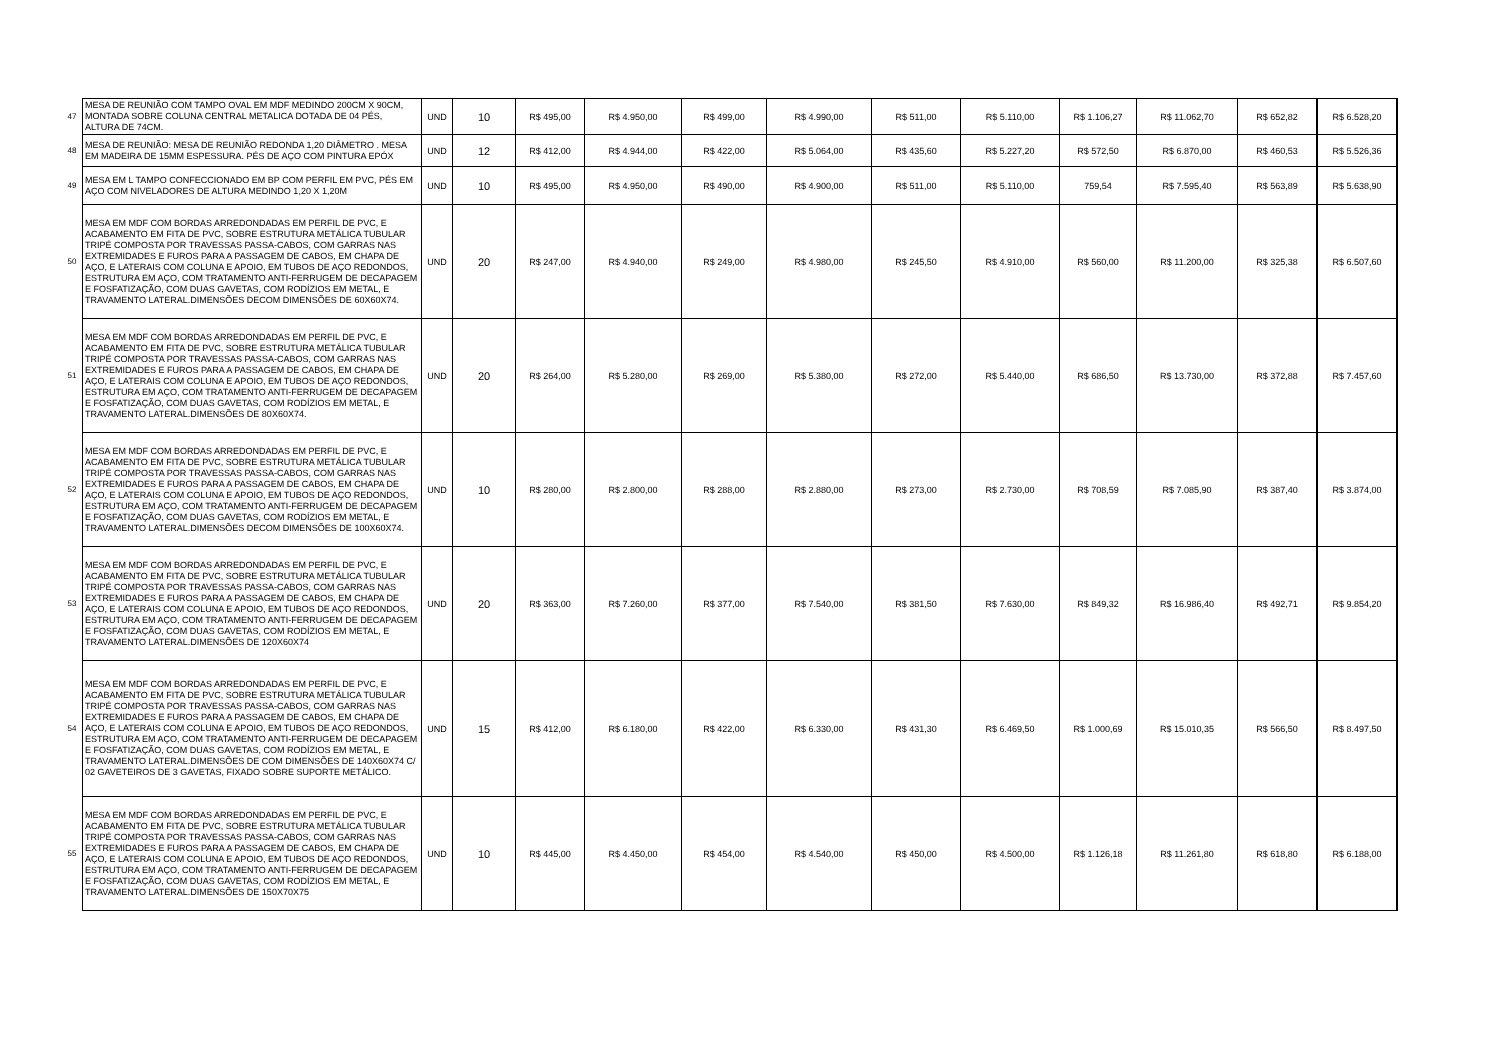| 47 | MESA DE REUNIÃO COM TAMPO OVAL EM MDF MEDINDO 200CM X 90CM, MONTADA SOBRE COLUNA CENTRAL METALICA DOTADA DE 04 PÉS, ALTURA DE 74CM. | UND | 10 | R$ 495,00 | R$ 4.950,00 | R$ 499,00 | R$ 4.990,00 | R$ 511,00 | R$ 5.110,00 | R$ 1.106,27 | R$ 11.062,70 | R$ 652,82 | R$ 6.528,20 |
| 48 | MESA DE REUNIÃO: MESA DE REUNIÃO REDONDA 1,20 DIÂMETRO . MESA EM MADEIRA DE 15MM ESPESSURA. PÉS DE AÇO COM PINTURA EPÓX | UND | 12 | R$ 412,00 | R$ 4.944,00 | R$ 422,00 | R$ 5.064,00 | R$ 435,60 | R$ 5.227,20 | R$ 572,50 | R$ 6.870,00 | R$ 460,53 | R$ 5.526,36 |
| 49 | MESA EM L TAMPO CONFECCIONADO EM BP COM PERFIL EM PVC, PÉS EM AÇO COM NIVELADORES DE ALTURA MEDINDO 1,20 X 1,20M | UND | 10 | R$ 495,00 | R$ 4.950,00 | R$ 490,00 | R$ 4.900,00 | R$ 511,00 | R$ 5.110,00 | 759,54 | R$ 7.595,40 | R$ 563,89 | R$ 5.638,90 |
| 50 | MESA EM MDF COM BORDAS ARREDONDADAS EM PERFIL DE PVC, E ACABAMENTO EM FITA DE PVC, SOBRE ESTRUTURA METÁLICA TUBULAR TRIPÉ COMPOSTA POR TRAVESSAS PASSA-CABOS, COM GARRAS NAS EXTREMIDADES E FUROS PARA A PASSAGEM DE CABOS, EM CHAPA DE AÇO, E LATERAIS COM COLUNA E APOIO, EM TUBOS DE AÇO REDONDOS, ESTRUTURA EM AÇO, COM TRATAMENTO ANTI-FERRUGEM DE DECAPAGEM E FOSFATIZAÇÃO, COM DUAS GAVETAS, COM RODÍZIOS EM METAL, E TRAVAMENTO LATERAL.DIMENSÕES DECOM DIMENSÕES DE 60X60X74. | UND | 20 | R$ 247,00 | R$ 4.940,00 | R$ 249,00 | R$ 4.980,00 | R$ 245,50 | R$ 4.910,00 | R$ 560,00 | R$ 11.200,00 | R$ 325,38 | R$ 6.507,60 |
| 51 | MESA EM MDF COM BORDAS ARREDONDADAS EM PERFIL DE PVC, E ACABAMENTO EM FITA DE PVC, SOBRE ESTRUTURA METÁLICA TUBULAR TRIPÉ COMPOSTA POR TRAVESSAS PASSA-CABOS, COM GARRAS NAS EXTREMIDADES E FUROS PARA A PASSAGEM DE CABOS, EM CHAPA DE AÇO, E LATERAIS COM COLUNA E APOIO, EM TUBOS DE AÇO REDONDOS, ESTRUTURA EM AÇO, COM TRATAMENTO ANTI-FERRUGEM DE DECAPAGEM E FOSFATIZAÇÃO, COM DUAS GAVETAS, COM RODÍZIOS EM METAL, E TRAVAMENTO LATERAL.DIMENSÕES DE 80X60X74. | UND | 20 | R$ 264,00 | R$ 5.280,00 | R$ 269,00 | R$ 5.380,00 | R$ 272,00 | R$ 5.440,00 | R$ 686,50 | R$ 13.730,00 | R$ 372,88 | R$ 7.457,60 |
| 52 | MESA EM MDF COM BORDAS ARREDONDADAS EM PERFIL DE PVC, E ACABAMENTO EM FITA DE PVC, SOBRE ESTRUTURA METÁLICA TUBULAR TRIPÉ COMPOSTA POR TRAVESSAS PASSA-CABOS, COM GARRAS NAS EXTREMIDADES E FUROS PARA A PASSAGEM DE CABOS, EM CHAPA DE AÇO, E LATERAIS COM COLUNA E APOIO, EM TUBOS DE AÇO REDONDOS, ESTRUTURA EM AÇO, COM TRATAMENTO ANTI-FERRUGEM DE DECAPAGEM E FOSFATIZAÇÃO, COM DUAS GAVETAS, COM RODÍZIOS EM METAL, E TRAVAMENTO LATERAL.DIMENSÕES DECOM DIMENSÕES DE 100X60X74. | UND | 10 | R$ 280,00 | R$ 2.800,00 | R$ 288,00 | R$ 2.880,00 | R$ 273,00 | R$ 2.730,00 | R$ 708,59 | R$ 7.085,90 | R$ 387,40 | R$ 3.874,00 |
| 53 | MESA EM MDF COM BORDAS ARREDONDADAS EM PERFIL DE PVC, E ACABAMENTO EM FITA DE PVC, SOBRE ESTRUTURA METÁLICA TUBULAR TRIPÉ COMPOSTA POR TRAVESSAS PASSA-CABOS, COM GARRAS NAS EXTREMIDADES E FUROS PARA A PASSAGEM DE CABOS, EM CHAPA DE AÇO, E LATERAIS COM COLUNA E APOIO, EM TUBOS DE AÇO REDONDOS, ESTRUTURA EM AÇO, COM TRATAMENTO ANTI-FERRUGEM DE DECAPAGEM E FOSFATIZAÇÃO, COM DUAS GAVETAS, COM RODÍZIOS EM METAL, E TRAVAMENTO LATERAL.DIMENSÕES DE 120X60X74 | UND | 20 | R$ 363,00 | R$ 7.260,00 | R$ 377,00 | R$ 7.540,00 | R$ 381,50 | R$ 7.630,00 | R$ 849,32 | R$ 16.986,40 | R$ 492,71 | R$ 9.854,20 |
| 54 | MESA EM MDF COM BORDAS ARREDONDADAS EM PERFIL DE PVC, E ACABAMENTO EM FITA DE PVC, SOBRE ESTRUTURA METÁLICA TUBULAR TRIPÉ COMPOSTA POR TRAVESSAS PASSA-CABOS, COM GARRAS NAS EXTREMIDADES E FUROS PARA A PASSAGEM DE CABOS, EM CHAPA DE AÇO, E LATERAIS COM COLUNA E APOIO, EM TUBOS DE AÇO REDONDOS, ESTRUTURA EM AÇO, COM TRATAMENTO ANTI-FERRUGEM DE DECAPAGEM E FOSFATIZAÇÃO, COM DUAS GAVETAS, COM RODÍZIOS EM METAL, E TRAVAMENTO LATERAL.DIMENSÕES DE COM DIMENSÕES DE 140X60X74 C/ 02 GAVETEIROS DE 3 GAVETAS, FIXADO SOBRE SUPORTE METÁLICO. | UND | 15 | R$ 412,00 | R$ 6.180,00 | R$ 422,00 | R$ 6.330,00 | R$ 431,30 | R$ 6.469,50 | R$ 1.000,69 | R$ 15.010,35 | R$ 566,50 | R$ 8.497,50 |
| 55 | MESA EM MDF COM BORDAS ARREDONDADAS EM PERFIL DE PVC, E ACABAMENTO EM FITA DE PVC, SOBRE ESTRUTURA METÁLICA TUBULAR TRIPÉ COMPOSTA POR TRAVESSAS PASSA-CABOS, COM GARRAS NAS EXTREMIDADES E FUROS PARA A PASSAGEM DE CABOS, EM CHAPA DE AÇO, E LATERAIS COM COLUNA E APOIO, EM TUBOS DE AÇO REDONDOS, ESTRUTURA EM AÇO, COM TRATAMENTO ANTI-FERRUGEM DE DECAPAGEM E FOSFATIZAÇÃO, COM DUAS GAVETAS, COM RODÍZIOS EM METAL, E TRAVAMENTO LATERAL.DIMENSÕES DE 150X70X75 | UND | 10 | R$ 445,00 | R$ 4.450,00 | R$ 454,00 | R$ 4.540,00 | R$ 450,00 | R$ 4.500,00 | R$ 1.126,18 | R$ 11.261,80 | R$ 618,80 | R$ 6.188,00 |